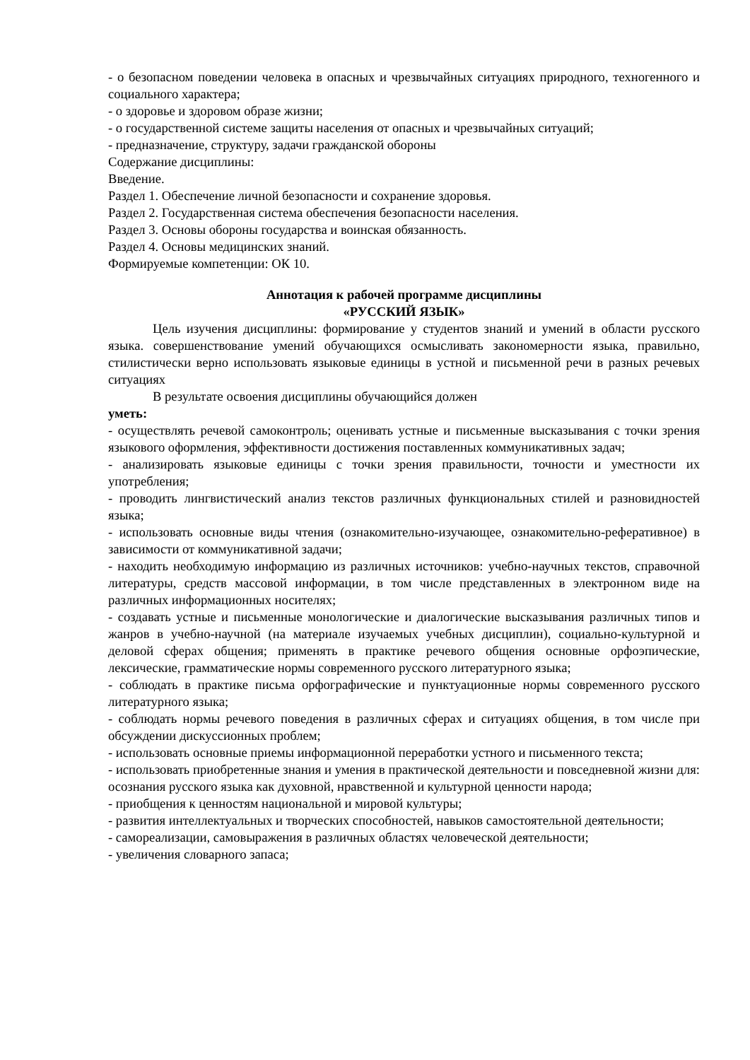- о безопасном поведении человека в опасных и чрезвычайных ситуациях природного, техногенного и социального характера;
- о здоровье и здоровом образе жизни;
- о государственной системе защиты населения от опасных и чрезвычайных ситуаций;
- предназначение, структуру, задачи гражданской обороны
Содержание дисциплины:
Введение.
Раздел 1. Обеспечение личной безопасности и сохранение здоровья.
Раздел 2. Государственная система обеспечения безопасности населения.
Раздел 3. Основы обороны государства и воинская обязанность.
Раздел 4. Основы медицинских знаний.
Формируемые компетенции: ОК 10.
Аннотация к рабочей программе дисциплины
«РУССКИЙ ЯЗЫК»
Цель изучения дисциплины: формирование у студентов знаний и умений в области русского языка. совершенствование умений обучающихся осмысливать закономерности языка, правильно, стилистически верно использовать языковые единицы в устной и письменной речи в разных речевых ситуациях
В результате освоения дисциплины обучающийся должен
уметь:
- осуществлять речевой самоконтроль; оценивать устные и письменные высказывания с точки зрения языкового оформления, эффективности достижения поставленных коммуникативных задач;
- анализировать языковые единицы с точки зрения правильности, точности и уместности их употребления;
- проводить лингвистический анализ текстов различных функциональных стилей и разновидностей языка;
- использовать основные виды чтения (ознакомительно-изучающее, ознакомительно-реферативное) в зависимости от коммуникативной задачи;
- находить необходимую информацию из различных источников: учебно-научных текстов, справочной литературы, средств массовой информации, в том числе представленных в электронном виде на различных информационных носителях;
- создавать устные и письменные монологические и диалогические высказывания различных типов и жанров в учебно-научной (на материале изучаемых учебных дисциплин), социально-культурной и деловой сферах общения; применять в практике речевого общения основные орфоэпические, лексические, грамматические нормы современного русского литературного языка;
- соблюдать в практике письма орфографические и пунктуационные нормы современного русского литературного языка;
- соблюдать нормы речевого поведения в различных сферах и ситуациях общения, в том числе при обсуждении дискуссионных проблем;
- использовать основные приемы информационной переработки устного и письменного текста;
- использовать приобретенные знания и умения в практической деятельности и повседневной жизни для: осознания русского языка как духовной, нравственной и культурной ценности народа;
- приобщения к ценностям национальной и мировой культуры;
- развития интеллектуальных и творческих способностей, навыков самостоятельной деятельности;
- самореализации, самовыражения в различных областях человеческой деятельности;
- увеличения словарного запаса;